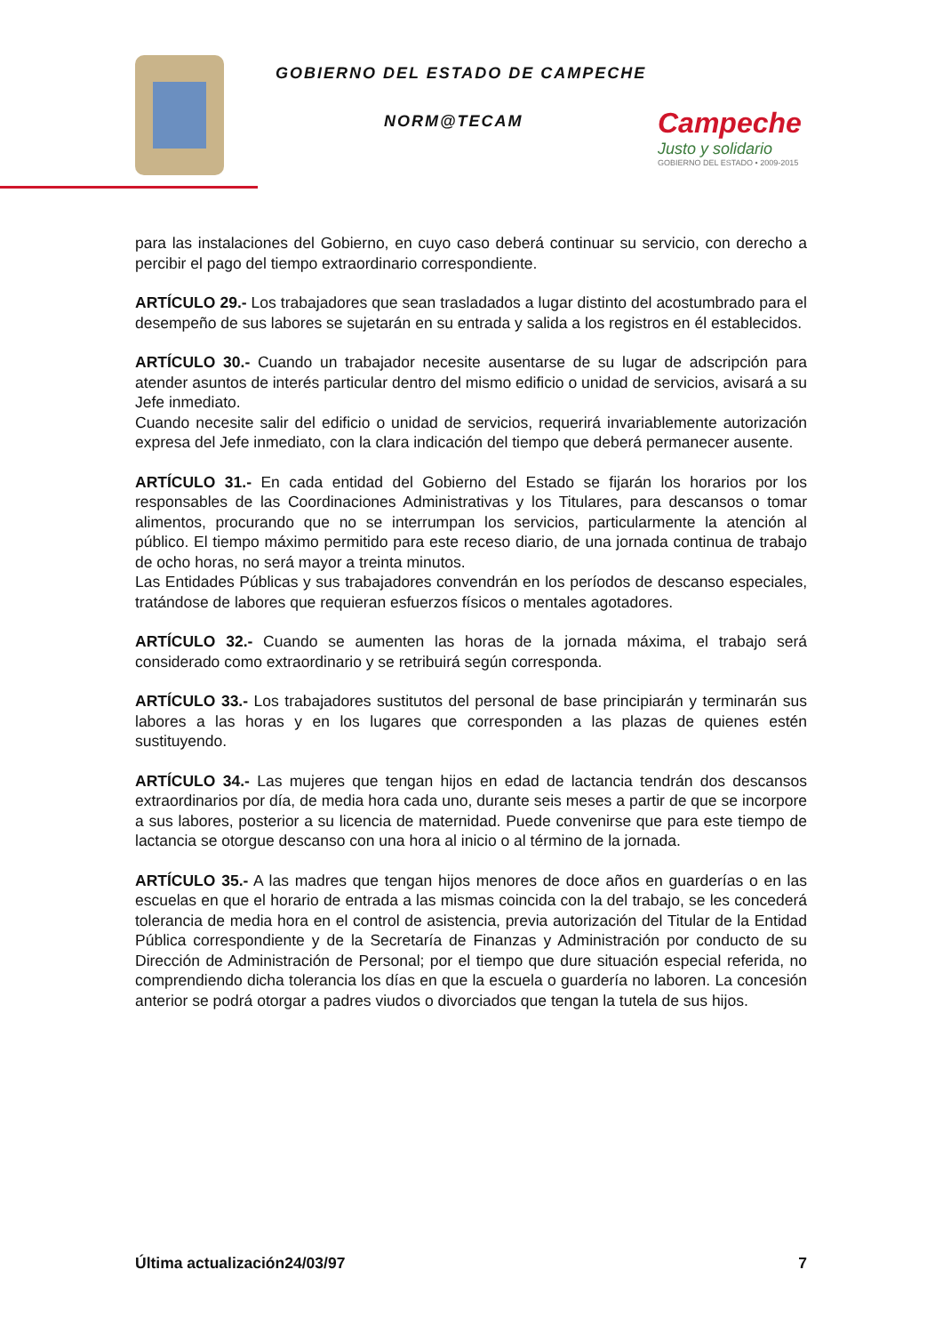GOBIERNO DEL ESTADO DE CAMPECHE
NORM@TECAM
Campeche
Justo y solidario
GOBIERNO DEL ESTADO • 2009-2015
para las instalaciones del Gobierno, en cuyo caso deberá continuar su servicio, con derecho a percibir el pago del tiempo extraordinario correspondiente.
ARTÍCULO 29.- Los trabajadores que sean trasladados a lugar distinto del acostumbrado para el desempeño de sus labores se sujetarán en su entrada y salida a los registros en él establecidos.
ARTÍCULO 30.- Cuando un trabajador necesite ausentarse de su lugar de adscripción para atender asuntos de interés particular dentro del mismo edificio o unidad de servicios, avisará a su Jefe inmediato.
Cuando necesite salir del edificio o unidad de servicios, requerirá invariablemente autorización expresa del Jefe inmediato, con la clara indicación del tiempo que deberá permanecer ausente.
ARTÍCULO 31.- En cada entidad del Gobierno del Estado se fijarán los horarios por los responsables de las Coordinaciones Administrativas y los Titulares, para descansos o tomar alimentos, procurando que no se interrumpan los servicios, particularmente la atención al público. El tiempo máximo permitido para este receso diario, de una jornada continua de trabajo de ocho horas, no será mayor a treinta minutos.
Las Entidades Públicas y sus trabajadores convendrán en los períodos de descanso especiales, tratándose de labores que requieran esfuerzos físicos o mentales agotadores.
ARTÍCULO 32.- Cuando se aumenten las horas de la jornada máxima, el trabajo será considerado como extraordinario y se retribuirá según corresponda.
ARTÍCULO 33.- Los trabajadores sustitutos del personal de base principiarán y terminarán sus labores a las horas y en los lugares que corresponden a las plazas de quienes estén sustituyendo.
ARTÍCULO 34.- Las mujeres que tengan hijos en edad de lactancia tendrán dos descansos extraordinarios por día, de media hora cada uno, durante seis meses a partir de que se incorpore a sus labores, posterior a su licencia de maternidad. Puede convenirse que para este tiempo de lactancia se otorgue descanso con una hora al inicio o al término de la jornada.
ARTÍCULO 35.- A las madres que tengan hijos menores de doce años en guarderías o en las escuelas en que el horario de entrada a las mismas coincida con la del trabajo, se les concederá tolerancia de media hora en el control de asistencia, previa autorización del Titular de la Entidad Pública correspondiente y de la Secretaría de Finanzas y Administración por conducto de su Dirección de Administración de Personal; por el tiempo que dure situación especial referida, no comprendiendo dicha tolerancia los días en que la escuela o guardería no laboren. La concesión anterior se podrá otorgar a padres viudos o divorciados que tengan la tutela de sus hijos.
Última actualización24/03/97 7